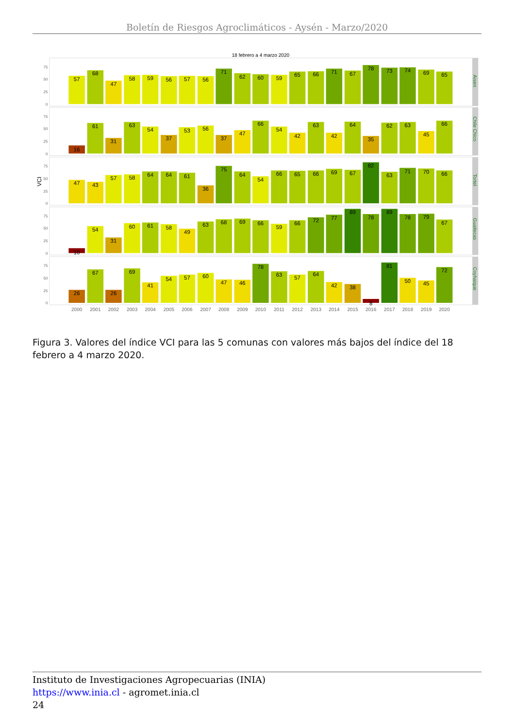Boletín de Riesgos Agroclimáticos - Aysén - Marzo/2020
18 febrero a 4 marzo 2020
VCI
75
50
25
0
75
50
25
0
75
50
25
0
75
50
25
0
75
50
25
0
Aisen
Chile Chico
Tortel
Guaitecas
Coyhaique
57
68
47
58
59
56
57
56
71
62
60
59
65
66
71
67
78
73
74
69
65
16
61
31
63
54
37
53
56
37
47
66
54
42
63
42
64
35
62
63
45
66
47
43
57
58
64
64
61
36
75
64
54
66
65
66
69
67
82
63
71
70
66
10
54
31
60
61
58
49
63
68
69
66
59
66
72
77
89
78
89
78
79
67
26
67
26
69
41
54
57
60
47
46
78
63
57
64
42
38
8
81
50
45
72
2000
2001
2002
2003
2004
2005
2006
2007
2008
2009
2010
2011
2012
2013
2014
2015
2016
2017
2018
2019
2020
Figura 3. Valores del índice VCI para las 5 comunas con valores más bajos del índice del 18 febrero a 4 marzo 2020.
Instituto de Investigaciones Agropecuarias (INIA)
https://www.inia.cl - agromet.inia.cl
24